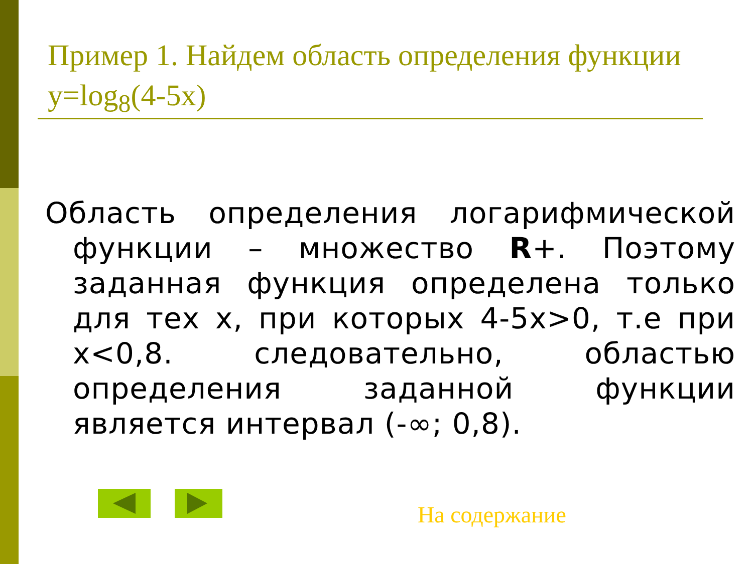Пример 1. Найдем область определения функции y=log<sub>8</sub>(4-5x)
Область определения логарифмической функции – множество R+. Поэтому заданная функция определена только для тех x, при которых 4-5x>0, т.е при x<0,8. следовательно, областью определения заданной функции является интервал (-∞; 0,8).
На содержание